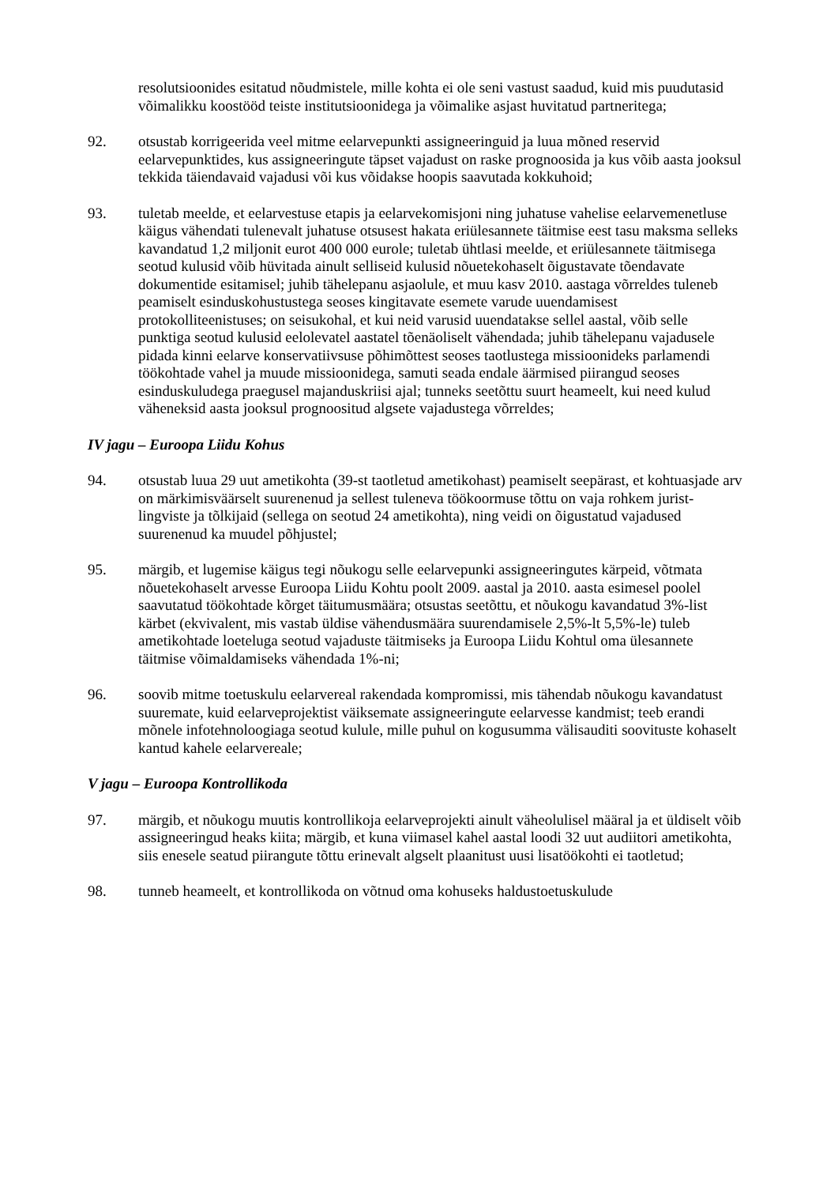resolutsioonides esitatud nõudmistele, mille kohta ei ole seni vastust saadud, kuid mis puudutasid võimalikku koostööd teiste institutsioonidega ja võimalike asjast huvitatud partneritega;
92. otsustab korrigeerida veel mitme eelarvepunkti assigneeringuid ja luua mõned reservid eelarvepunktides, kus assigneeringute täpset vajadust on raske prognoosida ja kus võib aasta jooksul tekkida täiendavaid vajadusi või kus võidakse hoopis saavutada kokkuhoid;
93. tuletab meelde, et eelarvestuse etapis ja eelarvekomisjoni ning juhatuse vahelise eelarvemenetluse käigus vähendati tulenevalt juhatuse otsusest hakata eriülesannete täitmise eest tasu maksma selleks kavandatud 1,2 miljonit eurot 400 000 eurole; tuletab ühtlasi meelde, et eriülesannete täitmisega seotud kulusid võib hüvitada ainult selliseid kulusid nõuetekohaselt õigustavate tõendavate dokumentide esitamisel; juhib tähelepanu asjaolule, et muu kasv 2010. aastaga võrreldes tuleneb peamiselt esinduskohustustega seoses kingitavate esemete varude uuendamisest protokolliteenistuses; on seisukohal, et kui neid varusid uuendatakse sellel aastal, võib selle punktiga seotud kulusid eelolevatel aastatel tõenäoliselt vähendada; juhib tähelepanu vajadusele pidada kinni eelarve konservatiivsuse põhimõttest seoses taotlustega missioonideks parlamendi töökohtade vahel ja muude missioonidega, samuti seada endale äärmised piirangud seoses esinduskuludega praegusel majanduskriisi ajal; tunneks seetõttu suurt heameelt, kui need kulud väheneksid aasta jooksul prognoositud algsete vajadustega võrreldes;
IV jagu – Euroopa Liidu Kohus
94. otsustab luua 29 uut ametikohta (39-st taotletud ametikohast) peamiselt seepärast, et kohtuasjade arv on märkimisväärselt suurenenud ja sellest tuleneva töökoormuse tõttu on vaja rohkem jurist-lingviste ja tõlkijaid (sellega on seotud 24 ametikohta), ning veidi on õigustatud vajadused suurenenud ka muudel põhjustel;
95. märgib, et lugemise käigus tegi nõukogu selle eelarvepunki assigneeringutes kärpeid, võtmata nõuetekohaselt arvesse Euroopa Liidu Kohtu poolt 2009. aastal ja 2010. aasta esimesel poolel saavutatud töökohtade kõrget täitumusmäära; otsustas seetõttu, et nõukogu kavandatud 3%-list kärbet (ekvivalent, mis vastab üldise vähendusmäära suurendamisele 2,5%-lt 5,5%-le) tuleb ametikohtade loeteluga seotud vajaduste täitmiseks ja Euroopa Liidu Kohtul oma ülesannete täitmise võimaldamiseks vähendada 1%-ni;
96. soovib mitme toetuskulu eelarvereal rakendada kompromissi, mis tähendab nõukogu kavandatust suuremate, kuid eelarveprojektist väiksemate assigneeringute eelarvesse kandmist; teeb erandi mõnele infotehnoloogiaga seotud kulule, mille puhul on kogusumma välisauditi soovituste kohaselt kantud kahele eelarvereale;
V jagu – Euroopa Kontrollikoda
97. märgib, et nõukogu muutis kontrollikoja eelarveprojekti ainult väheolulisel määral ja et üldiselt võib assigneeringud heaks kiita; märgib, et kuna viimasel kahel aastal loodi 32 uut audiitori ametikohta, siis enesele seatud piirangute tõttu erinevalt algselt plaanitust uusi lisatöökohti ei taotletud;
98. tunneb heameelt, et kontrollikoda on võtnud oma kohuseks haldustoetuskulude